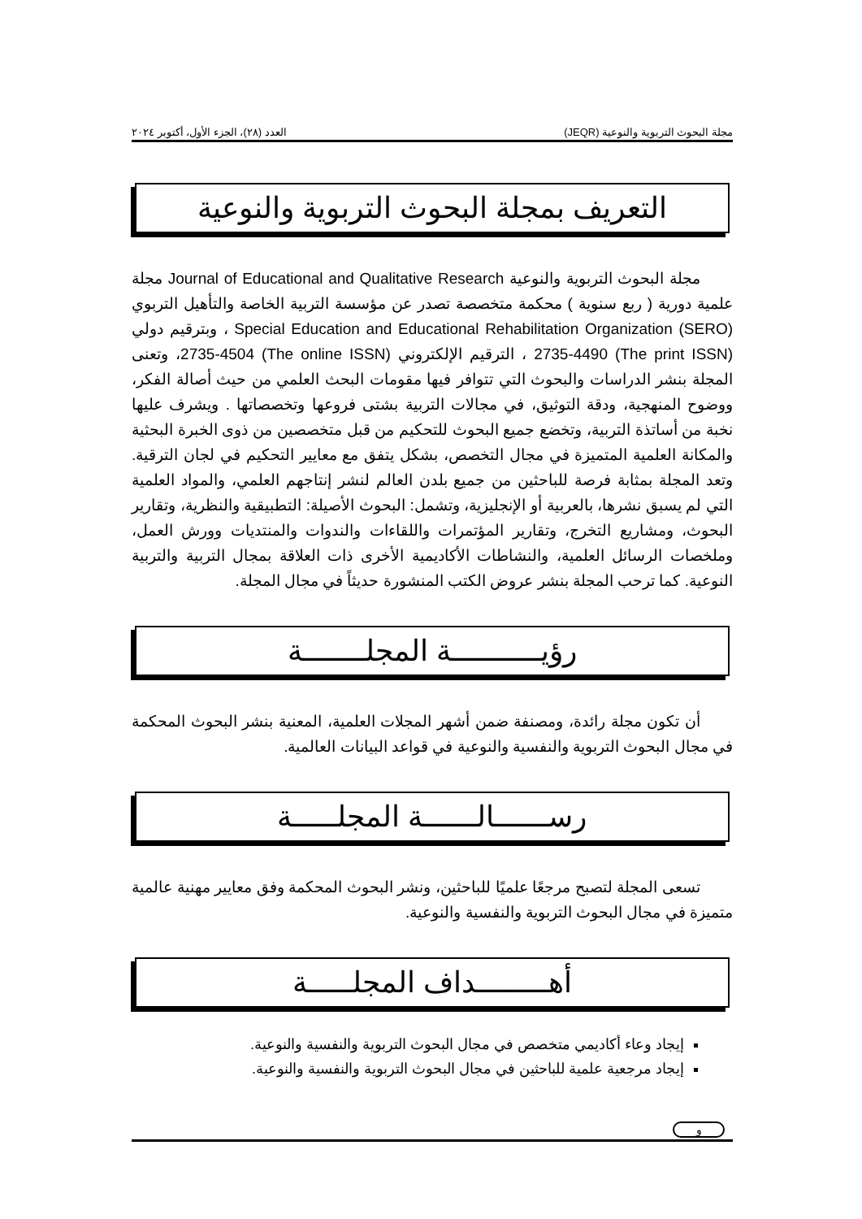مجلة البحوث التربوية والنوعية (JEQR) العدد (٢٨)، الجزء الأول، أكتوبر ٢٠٢٤
التعريف بمجلة البحوث التربوية والنوعية
مجلة البحوث التربوية والنوعية Journal of Educational and Qualitative Research مجلة علمية دورية ( ربع سنوية ) محكمة متخصصة تصدر عن مؤسسة التربية الخاصة والتأهيل التربوي Special Education and Educational Rehabilitation Organization (SERO) ، وبترقيم دولي (The print ISSN) 2735-4490 ، الترقيم الإلكتروني (The online ISSN) 2735-4504، وتعنى المجلة بنشر الدراسات والبحوث التي تتوافر فيها مقومات البحث العلمي من حيث أصالة الفكر، ووضوح المنهجية، ودقة التوثيق، في مجالات التربية بشتى فروعها وتخصصاتها . ويشرف عليها نخبة من أساتذة التربية، وتخضع جميع البحوث للتحكيم من قبل متخصصين من ذوى الخبرة البحثية والمكانة العلمية المتميزة في مجال التخصص، بشكل يتفق مع معايير التحكيم في لجان الترقية. وتعد المجلة بمثابة فرصة للباحثين من جميع بلدن العالم لنشر إنتاجهم العلمي، والمواد العلمية التي لم يسبق نشرها، بالعربية أو الإنجليزية، وتشمل: البحوث الأصيلة: التطبيقية والنظرية، وتقارير البحوث، ومشاريع التخرج، وتقارير المؤتمرات واللقاءات والندوات والمنتديات وورش العمل، وملخصات الرسائل العلمية، والنشاطات الأكاديمية الأخرى ذات العلاقة بمجال التربية والتربية النوعية. كما ترحب المجلة بنشر عروض الكتب المنشورة حديثاً في مجال المجلة.
رؤيــــــــــة المجلـــــــة
أن تكون مجلة رائدة، ومصنفة ضمن أشهر المجلات العلمية، المعنية بنشر البحوث المحكمة في مجال البحوث التربوية والنفسية والنوعية في قواعد البيانات العالمية.
رســــــالــــــة المجلـــــة
تسعى المجلة لتصبح مرجعًا علميًا للباحثين، ونشر البحوث المحكمة وفق معايير مهنية عالمية متميزة في مجال البحوث التربوية والنفسية والنوعية.
أهــــــــداف المجلـــــة
إيجاد وعاء أكاديمي متخصص في مجال البحوث التربوية والنفسية والنوعية.
إيجاد مرجعية علمية للباحثين في مجال البحوث التربوية والنفسية والنوعية.
و